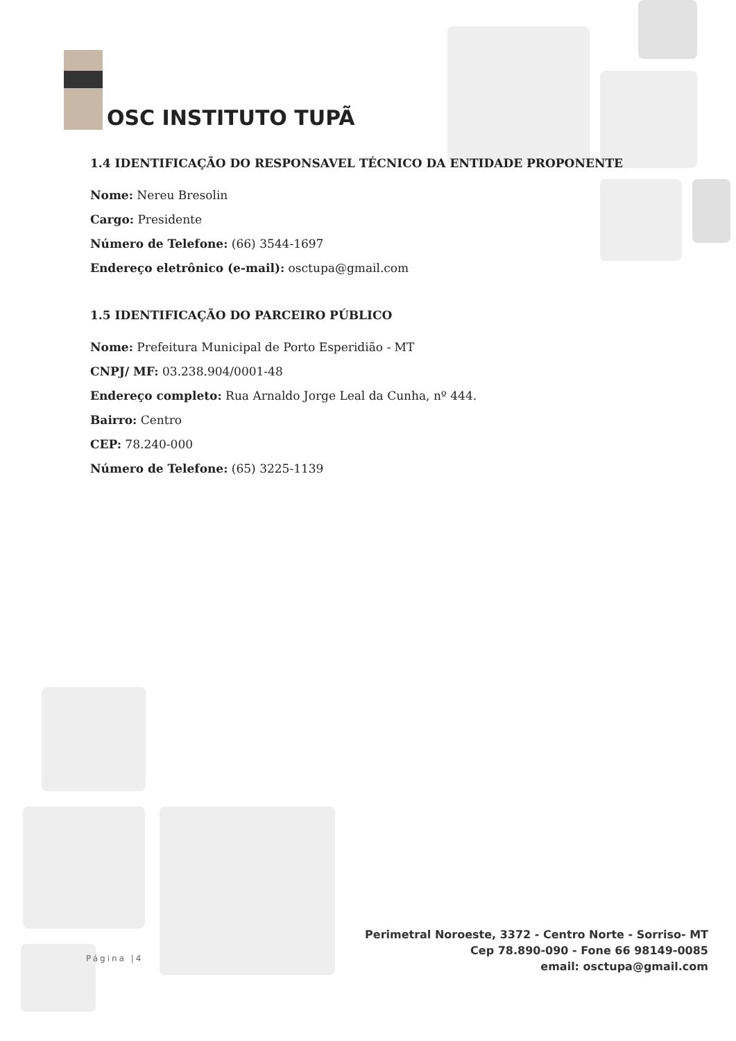OSC INSTITUTO TUPÃ
1.4 IDENTIFICAÇÃO DO RESPONSAVEL TÉCNICO DA ENTIDADE PROPONENTE
Nome: Nereu Bresolin
Cargo: Presidente
Número de Telefone: (66) 3544-1697
Endereço eletrônico (e-mail): osctupa@gmail.com
1.5 IDENTIFICAÇÃO DO PARCEIRO PÚBLICO
Nome: Prefeitura Municipal de Porto Esperidião - MT
CNPJ/ MF: 03.238.904/0001-48
Endereço completo: Rua Arnaldo Jorge Leal da Cunha, nº 444.
Bairro: Centro
CEP: 78.240-000
Número de Telefone: (65) 3225-1139
Página |4
Perimetral Noroeste, 3372 - Centro Norte - Sorriso- MT
Cep 78.890-090 - Fone 66 98149-0085
email: osctupa@gmail.com